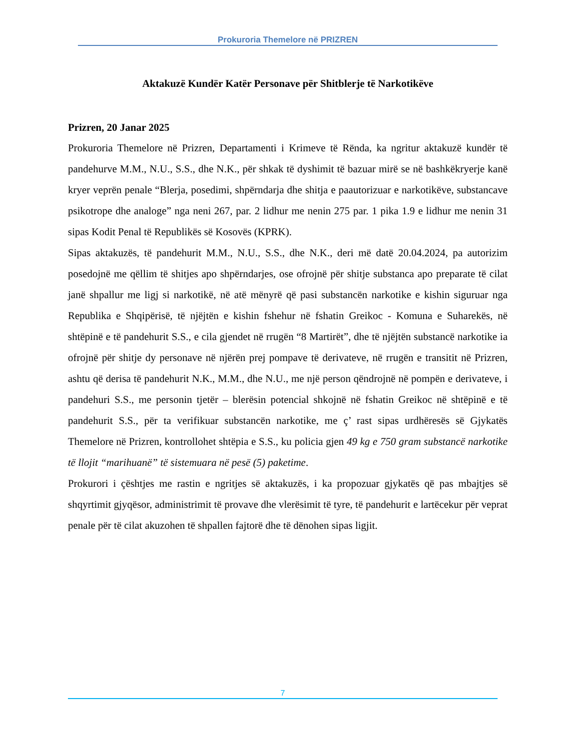Prokuroria Themelore në PRIZREN
Aktakuzë Kundër Katër Personave për Shitblerje të Narkotikëve
Prizren, 20 Janar 2025
Prokuroria Themelore në Prizren, Departamenti i Krimeve të Rënda, ka ngritur aktakuzë kundër të pandehurve M.M., N.U., S.S., dhe N.K., për shkak të dyshimit të bazuar mirë se në bashkëkryerje kanë kryer veprën penale “Blerja, posedimi, shpërndarja dhe shitja e paautorizuar e narkotikëve, substancave psikotrope dhe analoge” nga neni 267, par. 2 lidhur me nenin 275 par. 1 pika 1.9 e lidhur me nenin 31 sipas Kodit Penal të Republikës së Kosovës (KPRK).
Sipas aktakuzës, të pandehurit M.M., N.U., S.S., dhe N.K., deri më datë 20.04.2024, pa autorizim posedojnë me qëllim të shitjes apo shpërndarjes, ose ofrojnë për shitje substanca apo preparate të cilat janë shpallur me ligj si narkotikë, në atë mënyrë që pasi substancën narkotike e kishin siguruar nga Republika e Shqipërisë, të njëjtën e kishin fshehur në fshatin Greikoc - Komuna e Suharekës, në shtëpinë e të pandehurit S.S., e cila gjendet në rrugën “8 Martirët”, dhe të njëjtën substancë narkotike ia ofrojnë për shitje dy personave në njërën prej pompave të derivateve, në rrugën e transitit në Prizren, ashtu që derisa të pandehurit N.K., M.M., dhe N.U., me një person qëndrojnë në pompën e derivateve, i pandehuri S.S., me personin tjetër – blerësin potencial shkojnë në fshatin Greikoc në shtëpinë e të pandehurit S.S., për ta verifikuar substancën narkotike, me ç’ rast sipas urdhëresës së Gjykatës Themelore në Prizren, kontrollohet shtëpia e S.S., ku policia gjen 49 kg e 750 gram substancë narkotike të llojit “marihuanë” të sistemuara në pesë (5) paketime.
Prokurori i çështjes me rastin e ngritjes së aktakuzës, i ka propozuar gjykatës që pas mbajtjes së shqyrtimit gjyqësor, administrimit të provave dhe vlerësimit të tyre, të pandehurit e lartëcekur për veprat penale për të cilat akuzohen të shpallen fajtorë dhe të dënohen sipas ligjit.
7